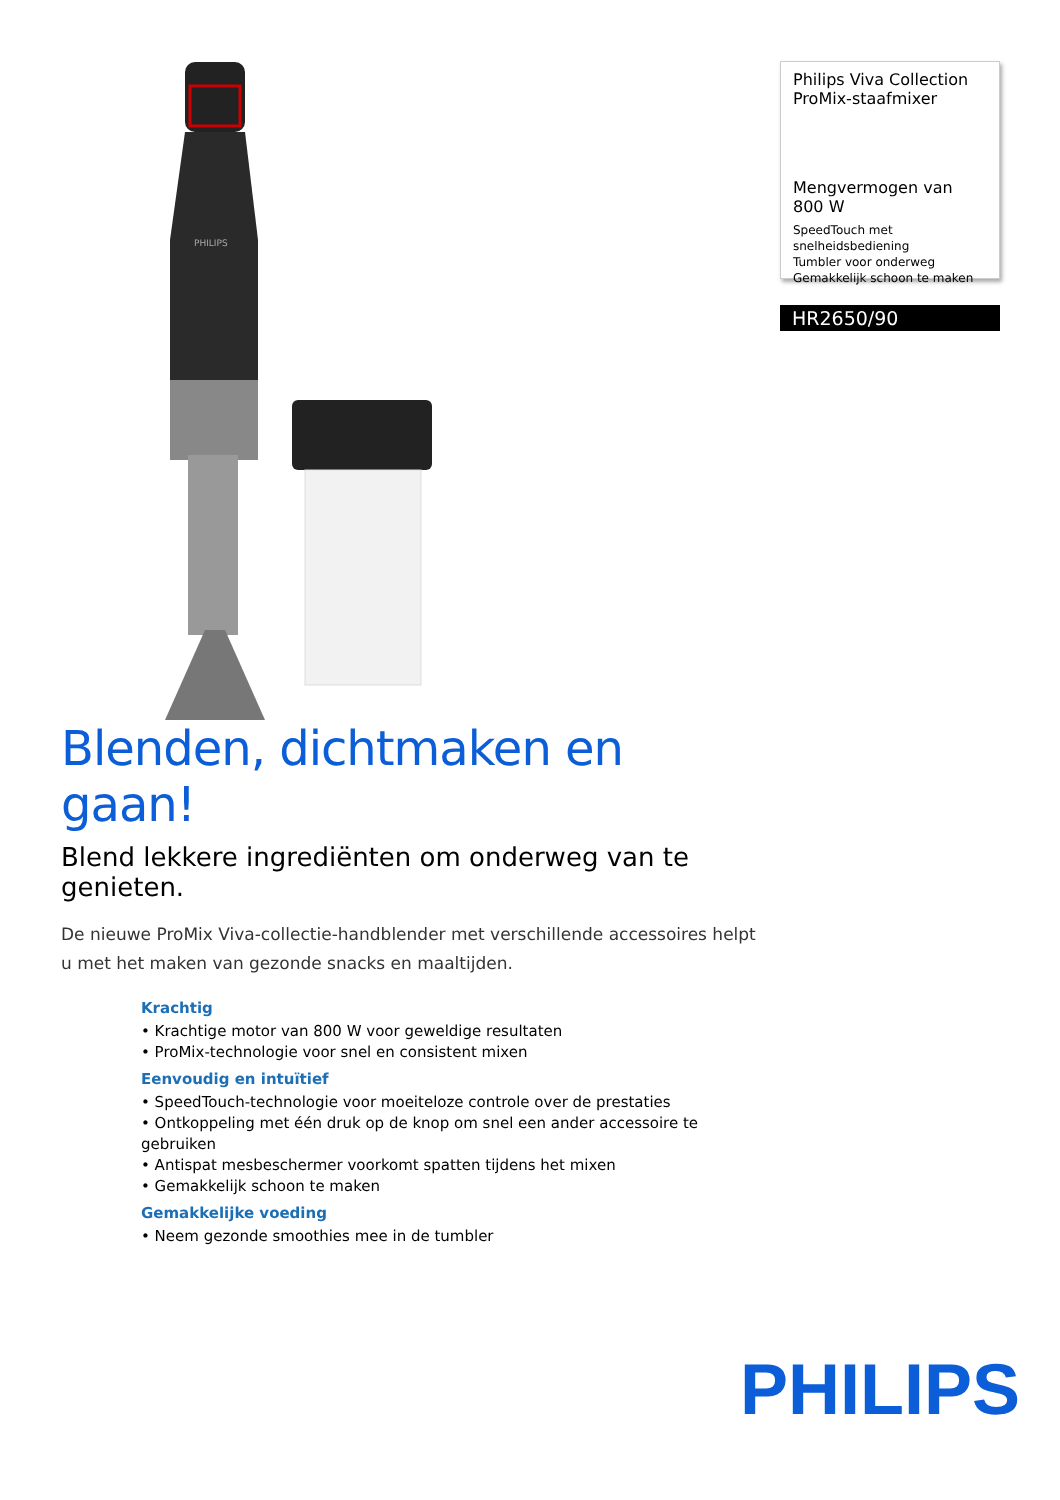PHILIPS
Philips Viva Collection ProMix-staafmixer
Mengvermogen van 800 W
SpeedTouch met snelheidsbediening
Tumbler voor onderweg
Gemakkelijk schoon te maken
HR2650/90
Blenden, dichtmaken en gaan!
Blend lekkere ingrediënten om onderweg van te genieten.
De nieuwe ProMix Viva-collectie-handblender met verschillende accessoires helpt u met het maken van gezonde snacks en maaltijden.
Krachtig
• Krachtige motor van 800 W voor geweldige resultaten
• ProMix-technologie voor snel en consistent mixen
Eenvoudig en intuïtief
• SpeedTouch-technologie voor moeiteloze controle over de prestaties
• Ontkoppeling met één druk op de knop om snel een ander accessoire te gebruiken
• Antispat mesbeschermer voorkomt spatten tijdens het mixen
• Gemakkelijk schoon te maken
Gemakkelijke voeding
• Neem gezonde smoothies mee in de tumbler
PHILIPS